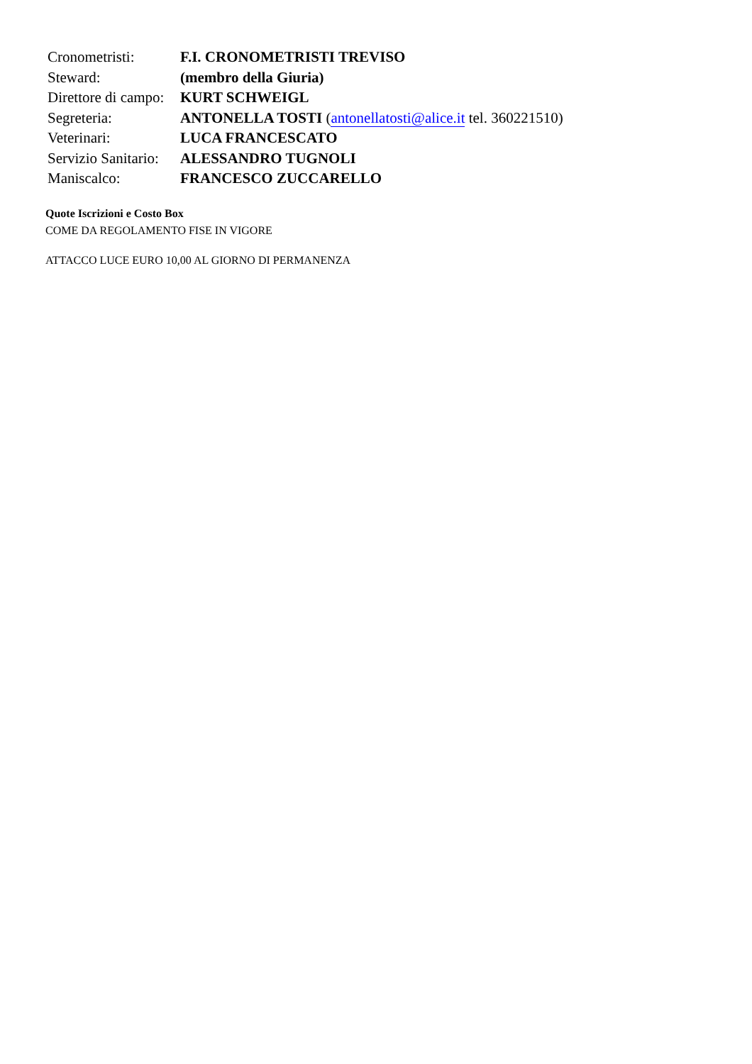| Cronometristi: | F.I. CRONOMETRISTI TREVISO |
| Steward: | (membro della Giuria) |
| Direttore di campo: | KURT SCHWEIGL |
| Segreteria: | ANTONELLA TOSTI ( antonellatosti@alice.it tel. 360221510) |
| Veterinari: | LUCA FRANCESCATO |
| Servizio Sanitario: | ALESSANDRO TUGNOLI |
| Maniscalco: | FRANCESCO ZUCCARELLO |
Quote Iscrizioni e Costo Box
COME DA REGOLAMENTO FISE IN VIGORE
ATTACCO LUCE EURO 10,00 AL GIORNO DI PERMANENZA